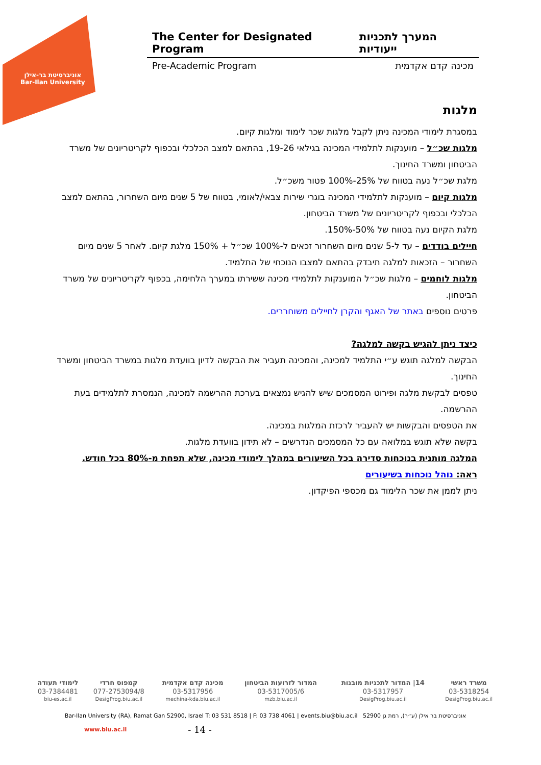אוניברסיטת בר-אילן
Bar-Ilan University
The Center for Designated Program המערך לתכניות ייעודיות
Pre-Academic Program מכינה קדם אקדמית
מלגות
במסגרת לימודי המכינה ניתן לקבל מלגות שכר לימוד ומלגות קיום.
מלגות שכ״ל – מוענקות לתלמידי המכינה בגילאי 19-26, בהתאם למצב הכלכלי ובכפוף לקריטריונים של משרד הביטחון ומשרד החינוך.
מלגת שכ״ל נעה בטווח של 25%-100% פטור משכ״ל.
מלגות קיום – מוענקות לתלמידי המכינה בוגרי שירות צבאי/לאומי, בטווח של 5 שנים מיום השחרור, בהתאם למצב הכלכלי ובכפוף לקריטריונים של משרד הביטחון.
מלגת הקיום נעה בטווח של 50%-150%.
חיילים בודדים – עד ל-5 שנים מיום השחרור זכאים ל-100% שכ״ל + 150% מלגת קיום. לאחר 5 שנים מיום השחרור – הזכאות למלגה תיבדק בהתאם למצבו הנוכחי של התלמיד.
מלגות לוחמים – מלגות שכ״ל המוענקות לתלמידי מכינה ששירתו במערך הלחימה, בכפוף לקריטריונים של משרד הביטחון.
פרטים נוספים באתר של האגף והקרן לחיילים משוחררים.
כיצד ניתן להגיש בקשה למלגה?
הבקשה למלגה תוגש ע״י התלמיד למכינה, והמכינה תעביר את הבקשה לדיון בוועדת מלגות במשרד הביטחון ומשרד החינוך.
טפסים לבקשת מלגה ופירוט המסמכים שיש להגיש נמצאים בערכת ההרשמה למכינה, הנמסרת לתלמידים בעת ההרשמה.
את הטפסים והבקשות יש להעביר לרכזת המלגות במכינה.
בקשה שלא תוגש במלואה עם כל המסמכים הנדרשים – לא תידון בוועדת מלגות.
המלגה מותנית בנוכחות סדירה בכל השיעורים במהלך לימודי מכינה, שלא תפחת מ-80% בכל חודש.
ראה: נוהל נוכחות בשיעורים
ניתן לממן את שכר הלימוד גם מכספי הפיקדון.
| משרד ראשי | 14/ המדור לתכניות מובנות | המדור לזרועות הביטחון | מכינה קדם אקדמית | קמפוס חרדי | לימודי תעודה |
| --- | --- | --- | --- | --- | --- |
| 03-5318254 | 03-5317957 | 03-5317005/6 | 03-5317956 | 077-2753094/8 | 03-7384481 |
| DesigProg.biu.ac.il | DesigProg.biu.ac.il | mzb.biu.ac.il | mechina-kda.biu.ac.il | DesigProg.biu.ac.il | biu-es.ac.il |
Bar-Ilan University (RA), Ramat Gan 52900, Israel T: 03 531 8518 | F: 03 738 4061 | events.biu@biu.ac.il אוניברסיטת בר אילן (ע״ר), רמת גן 52900
www.biu.ac.il - 14 -